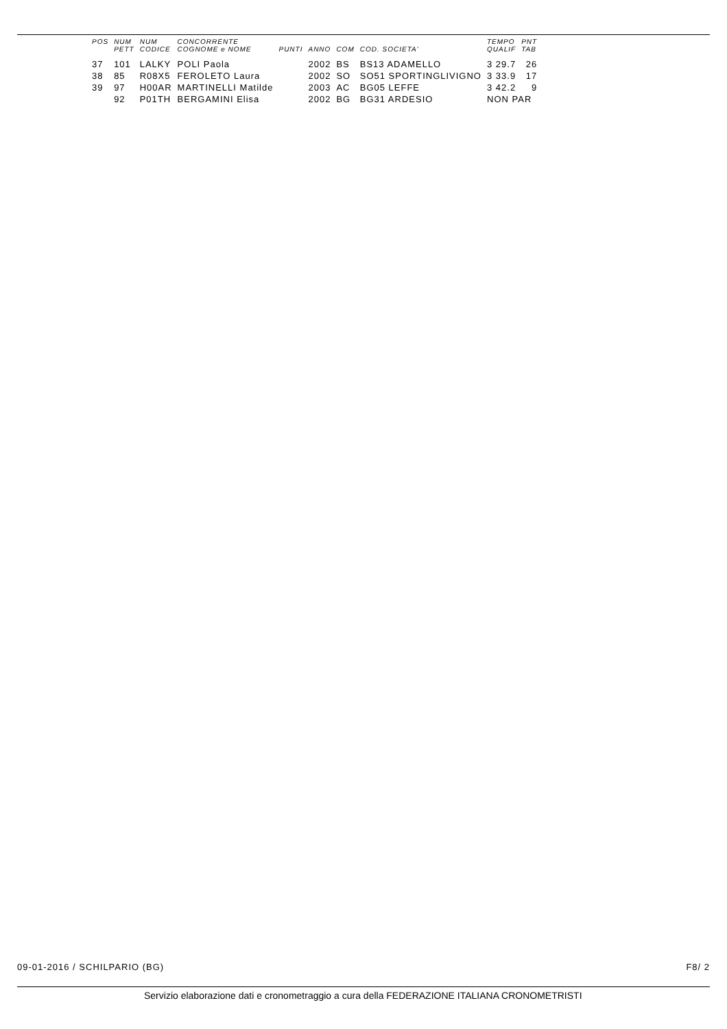| POS | NUM | NUM | CONCORRENTE | | | | | TEMPO | PNT |
| --- | --- | --- | --- | --- | --- | --- | --- | --- | --- |
| | PETT | CODICE | COGNOME e NOME | PUNTI | ANNO | COM | COD. SOCIETA' | QUALIF | TAB |
| 37 | 101 | LALKY | POLI Paola | | 2002 | BS | BS13 ADAMELLO | 3 29.7 | 26 |
| 38 | 85 | R08X5 | FEROLETO Laura | | 2002 | SO | SO51 SPORTINGLIVIGNO | 3 33.9 | 17 |
| 39 | 97 | H00AR | MARTINELLI Matilde | | 2003 | AC | BG05 LEFFE | 3 42.2 | 9 |
| | 92 | P01TH | BERGAMINI Elisa | | 2002 | BG | BG31 ARDESIO | NON PAR | |
09-01-2016 / SCHILPARIO (BG) F8/ 2
Servizio elaborazione dati e cronometraggio a cura della FEDERAZIONE ITALIANA CRONOMETRISTI